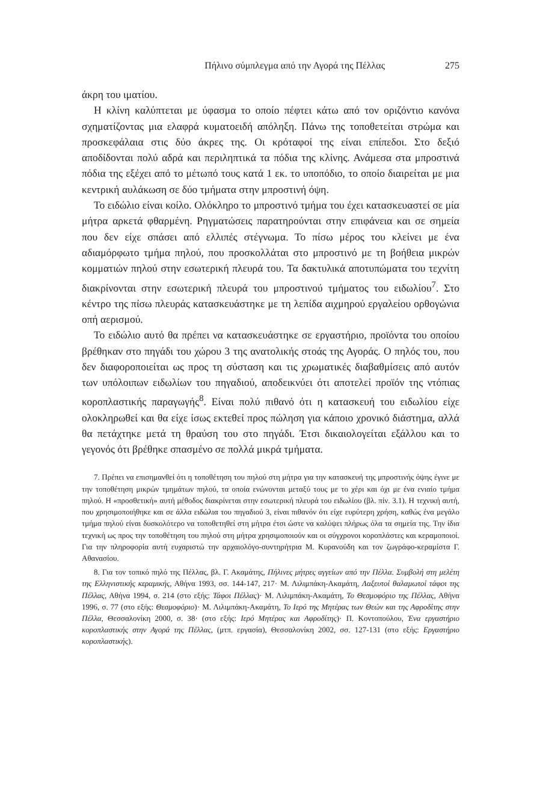Πήλινο σύμπλεγμα από την Αγορά της Πέλλας 275
άκρη του ιματίου.
Η κλίνη καλύπτεται με ύφασμα το οποίο πέφτει κάτω από τον οριζόντιο κανόνα σχηματίζοντας μια ελαφρά κυματοειδή απόληξη. Πάνω της τοποθετείται στρώμα και προσκεφάλαια στις δύο άκρες της. Οι κρόταφοί της είναι επίπεδοι. Στο δεξιό αποδίδονται πολύ αδρά και περιληπτικά τα πόδια της κλίνης. Ανάμεσα στα μπροστινά πόδια της εξέχει από το μέτωπό τους κατά 1 εκ. το υποπόδιο, το οποίο διαιρείται με μια κεντρική αυλάκωση σε δύο τμήματα στην μπροστινή όψη.
Το ειδώλιο είναι κοίλο. Ολόκληρο το μπροστινό τμήμα του έχει κατασκευαστεί σε μία μήτρα αρκετά φθαρμένη. Ρηγματώσεις παρατηρούνται στην επιφάνεια και σε σημεία που δεν είχε σπάσει από ελλιπές στέγνωμα. Το πίσω μέρος του κλείνει με ένα αδιαμόρφωτο τμήμα πηλού, που προσκολλάται στο μπροστινό με τη βοήθεια μικρών κομματιών πηλού στην εσωτερική πλευρά του. Τα δακτυλικά αποτυπώματα του τεχνίτη διακρίνονται στην εσωτερική πλευρά του μπροστινού τμήματος του ειδωλίου<sup>7</sup>. Στο κέντρο της πίσω πλευράς κατασκευάστηκε με τη λεπίδα αιχμηρού εργαλείου ορθογώνια οπή αερισμού.
Το ειδώλιο αυτό θα πρέπει να κατασκευάστηκε σε εργαστήριο, προϊόντα του οποίου βρέθηκαν στο πηγάδι του χώρου 3 της ανατολικής στοάς της Αγοράς. Ο πηλός του, που δεν διαφοροποιείται ως προς τη σύσταση και τις χρωματικές διαβαθμίσεις από αυτόν των υπόλοιπων ειδωλίων του πηγαδιού, αποδεικνύει ότι αποτελεί προϊόν της ντόπιας κοροπλαστικής παραγωγής<sup>8</sup>. Είναι πολύ πιθανό ότι η κατασκευή του ειδωλίου είχε ολοκληρωθεί και θα είχε ίσως εκτεθεί προς πώληση για κάποιο χρονικό διάστημα, αλλά θα πετάχτηκε μετά τη θραύση του στο πηγάδι. Έτσι δικαιολογείται εξάλλου και το γεγονός ότι βρέθηκε σπασμένο σε πολλά μικρά τμήματα.
7. Πρέπει να επισημανθεί ότι η τοποθέτηση του πηλού στη μήτρα για την κατασκευή της μπροστινής όψης έγινε με την τοποθέτηση μικρών τμημάτων πηλού, τα οποία ενώνονται μεταξύ τους με το χέρι και όχι με ένα ενιαίο τμήμα πηλού. Η «προσθετική» αυτή μέθοδος διακρίνεται στην εσωτερική πλευρά του ειδωλίου (βλ. πίν. 3.1). Η τεχνική αυτή, που χρησιμοποιήθηκε και σε άλλα ειδώλια του πηγαδιού 3, είναι πιθανόν ότι είχε ευρύτερη χρήση, καθώς ένα μεγάλο τμήμα πηλού είναι δυσκολότερο να τοποθετηθεί στη μήτρα έτσι ώστε να καλύψει πλήρως όλα τα σημεία της. Την ίδια τεχνική ως προς την τοποθέτηση του πηλού στη μήτρα χρησιμοποιούν και οι σύγχρονοι κοροπλάστες και κεραμοποιοί. Για την πληροφορία αυτή ευχαριστώ την αρχαιολόγο-συντηρήτρια Μ. Κυρανούδη και τον ζωγράφο-κεραμίστα Γ. Αθανασίου.
8. Για τον τοπικό πηλό της Πέλλας, βλ. Γ. Ακαμάτης, Πήλινες μήτρες αγγείων από την Πέλλα. Συμβολή στη μελέτη της Ελληνιστικής κεραμικής, Αθήνα 1993, σσ. 144-147, 217· Μ. Λιλιμπάκη-Ακαμάτη, Λαξευτοί θαλαμωτοί τάφοι της Πέλλας, Αθήνα 1994, σ. 214 (στο εξής: Τάφοι Πέλλας)· Μ. Λιλιμπάκη-Ακαμάτη, Το Θεσμοφόριο της Πέλλας, Αθήνα 1996, σ. 77 (στο εξής: Θεσμοφόριο)· Μ. Λιλιμπάκη-Ακαμάτη, Το Ιερό της Μητέρας των Θεών και της Αφροδίτης στην Πέλλα, Θεσσαλονίκη 2000, σ. 38· (στο εξής: Ιερό Μητέρας και Αφροδίτης)· Π. Κοντοπούλου, Ένα εργαστήριο κοροπλαστικής στην Αγορά της Πέλλας, (μτπ. εργασία), Θεσσαλονίκη 2002, σσ. 127-131 (στο εξής: Εργαστήριο κοροπλαστικής).